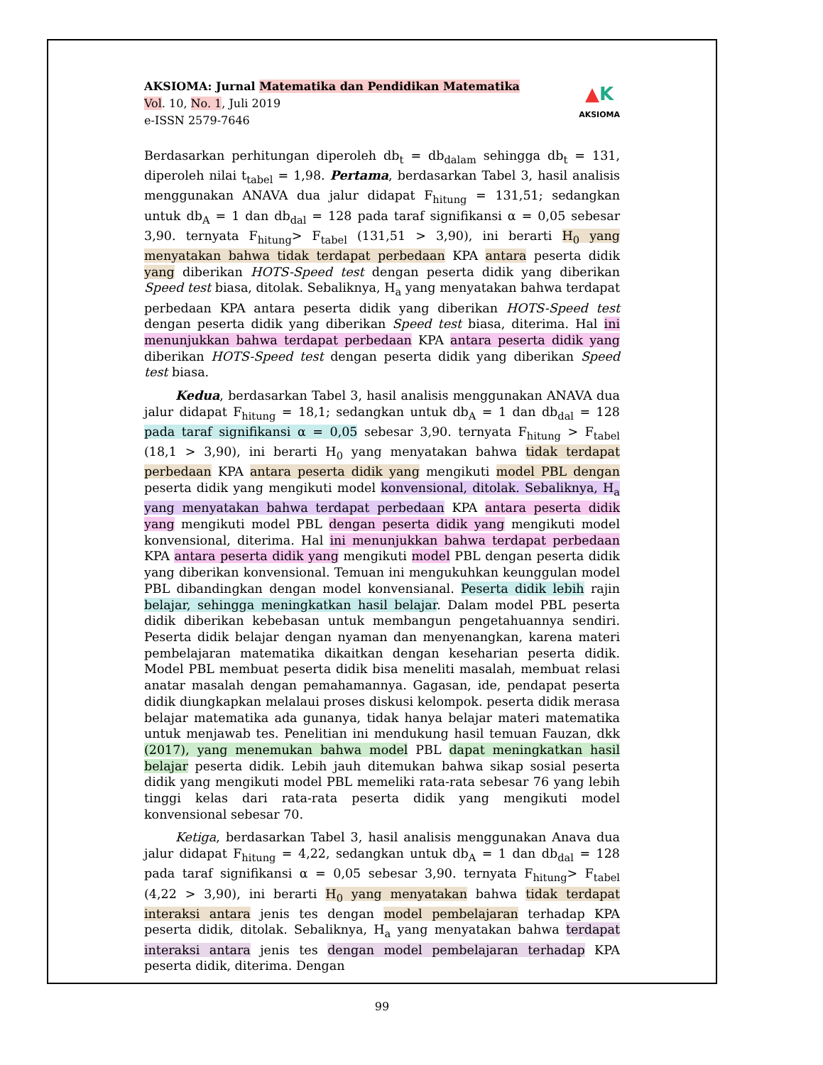AKSIOMA: Jurnal Matematika dan Pendidikan Matematika
Vol. 10, No. 1, Juli 2019
e-ISSN 2579-7646
▲K
AKSIOMA
Berdasarkan perhitungan diperoleh db<sub>t</sub> = db<sub>dalam</sub> sehingga db<sub>t</sub> = 131, diperoleh nilai t<sub>tabel</sub> = 1,98. Pertama, berdasarkan Tabel 3, hasil analisis menggunakan ANAVA dua jalur didapat F<sub>hitung</sub> = 131,51; sedangkan untuk db<sub>A</sub> = 1 dan db<sub>dal</sub> = 128 pada taraf signifikansi α = 0,05 sebesar 3,90. ternyata F<sub>hitung</sub>> F<sub>tabel</sub> (131,51 > 3,90), ini berarti H<sub>0</sub> yang menyatakan bahwa tidak terdapat perbedaan KPA antara peserta didik yang diberikan HOTS-Speed test dengan peserta didik yang diberikan Speed test biasa, ditolak. Sebaliknya, H<sub>a</sub> yang menyatakan bahwa terdapat perbedaan KPA antara peserta didik yang diberikan HOTS-Speed test dengan peserta didik yang diberikan Speed test biasa, diterima. Hal ini menunjukkan bahwa terdapat perbedaan KPA antara peserta didik yang diberikan HOTS-Speed test dengan peserta didik yang diberikan Speed test biasa.
Kedua, berdasarkan Tabel 3, hasil analisis menggunakan ANAVA dua jalur didapat F<sub>hitung</sub> = 18,1; sedangkan untuk db<sub>A</sub> = 1 dan db<sub>dal</sub> = 128 pada taraf signifikansi α = 0,05 sebesar 3,90. ternyata F<sub>hitung</sub> > F<sub>tabel</sub> (18,1 > 3,90), ini berarti H<sub>0</sub> yang menyatakan bahwa tidak terdapat perbedaan KPA antara peserta didik yang mengikuti model PBL dengan peserta didik yang mengikuti model konvensional, ditolak. Sebaliknya, H<sub>a</sub> yang menyatakan bahwa terdapat perbedaan KPA antara peserta didik yang mengikuti model PBL dengan peserta didik yang mengikuti model konvensional, diterima. Hal ini menunjukkan bahwa terdapat perbedaan KPA antara peserta didik yang mengikuti model PBL dengan peserta didik yang diberikan konvensional. Temuan ini mengukuhkan keunggulan model PBL dibandingkan dengan model konvensianal. Peserta didik lebih rajin belajar, sehingga meningkatkan hasil belajar. Dalam model PBL peserta didik diberikan kebebasan untuk membangun pengetahuannya sendiri. Peserta didik belajar dengan nyaman dan menyenangkan, karena materi pembelajaran matematika dikaitkan dengan keseharian peserta didik. Model PBL membuat peserta didik bisa meneliti masalah, membuat relasi anatar masalah dengan pemahamannya. Gagasan, ide, pendapat peserta didik diungkapkan melalaui proses diskusi kelompok. peserta didik merasa belajar matematika ada gunanya, tidak hanya belajar materi matematika untuk menjawab tes. Penelitian ini mendukung hasil temuan Fauzan, dkk (2017), yang menemukan bahwa model PBL dapat meningkatkan hasil belajar peserta didik. Lebih jauh ditemukan bahwa sikap sosial peserta didik yang mengikuti model PBL memeliki rata-rata sebesar 76 yang lebih tinggi kelas dari rata-rata peserta didik yang mengikuti model konvensional sebesar 70.
Ketiga, berdasarkan Tabel 3, hasil analisis menggunakan Anava dua jalur didapat F<sub>hitung</sub> = 4,22, sedangkan untuk db<sub>A</sub> = 1 dan db<sub>dal</sub> = 128 pada taraf signifikansi α = 0,05 sebesar 3,90. ternyata F<sub>hitung</sub>> F<sub>tabel</sub> (4,22 > 3,90), ini berarti H<sub>0</sub> yang menyatakan bahwa tidak terdapat interaksi antara jenis tes dengan model pembelajaran terhadap KPA peserta didik, ditolak. Sebaliknya, H<sub>a</sub> yang menyatakan bahwa terdapat interaksi antara jenis tes dengan model pembelajaran terhadap KPA peserta didik, diterima. Dengan
99